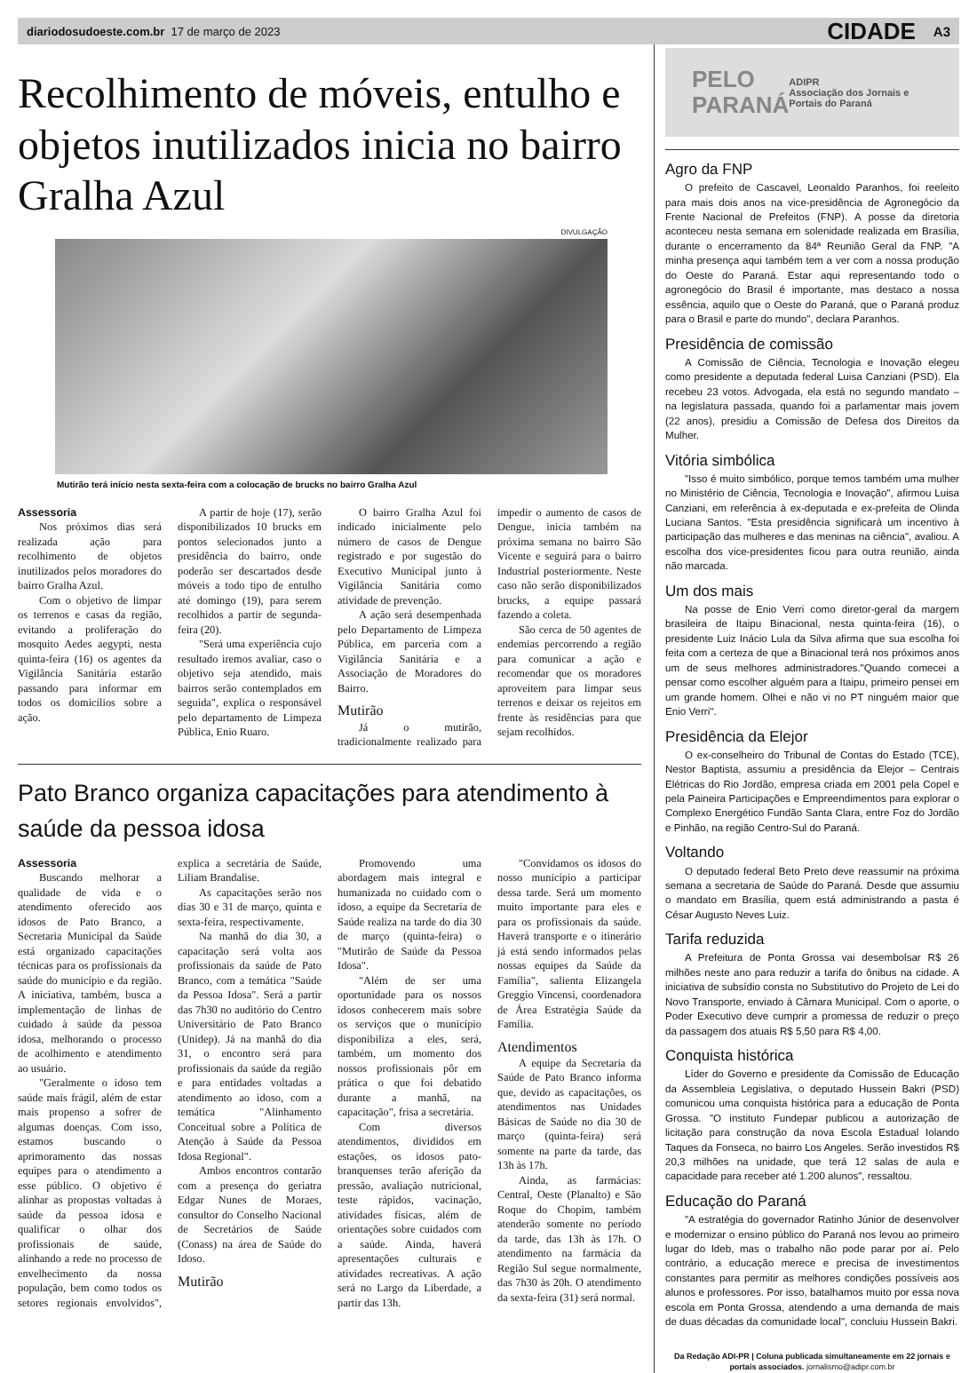diariodosudoeste.com.br 17 de março de 2023 CIDADE A3
Recolhimento de móveis, entulho e objetos inutilizados inicia no bairro Gralha Azul
DIVULGAÇÃO
Mutirão terá início nesta sexta-feira com a colocação de brucks no bairro Gralha Azul
Assessoria
Nos próximos dias será realizada ação para recolhimento de objetos inutilizados pelos moradores do bairro Gralha Azul.
Com o objetivo de limpar os terrenos e casas da região, evitando a proliferação do mosquito Aedes aegypti, nesta quinta-feira (16) os agentes da Vigilância Sanitária estarão passando para informar em todos os domicílios sobre a ação.
A partir de hoje (17), serão disponibilizados 10 brucks em pontos selecionados junto a presidência do bairro, onde poderão ser descartados desde móveis a todo tipo de entulho até domingo (19), para serem recolhidos a partir de segunda-feira (20).
"Será uma experiência cujo resultado iremos avaliar, caso o objetivo seja atendido, mais bairros serão contemplados em seguida", explica o responsável pelo departamento de Limpeza Pública, Enio Ruaro.
O bairro Gralha Azul foi indicado inicialmente pelo número de casos de Dengue registrado e por sugestão do Executivo Municipal junto à Vigilância Sanitária como atividade de prevenção.
A ação será desempenhada pelo Departamento de Limpeza Pública, em parceria com a Vigilância Sanitária e a Associação de Moradores do Bairro.
Mutirão
Já o mutirão, tradicionalmente realizado para impedir o aumento de casos de Dengue, inicia também na próxima semana no bairro São Vicente e seguirá para o bairro Industrial posteriormente. Neste caso não serão disponibilizados brucks, a equipe passará fazendo a coleta.
São cerca de 50 agentes de endemias percorrendo a região para comunicar a ação e recomendar que os moradores aproveitem para limpar seus terrenos e deixar os rejeitos em frente às residências para que sejam recolhidos.
Pato Branco organiza capacitações para atendimento à saúde da pessoa idosa
Assessoria
Buscando melhorar a qualidade de vida e o atendimento oferecido aos idosos de Pato Branco, a Secretaria Municipal da Saúde está organizado capacitações técnicas para os profissionais da saúde do município e da região. A iniciativa, também, busca a implementação de linhas de cuidado à saúde da pessoa idosa, melhorando o processo de acolhimento e atendimento ao usuário.
"Geralmente o idoso tem saúde mais frágil, além de estar mais propenso a sofrer de algumas doenças. Com isso, estamos buscando o aprimoramento das nossas equipes para o atendimento a esse público. O objetivo é alinhar as propostas voltadas à saúde da pessoa idosa e qualificar o olhar dos profissionais de saúde, alinhando a rede no processo de envelhecimento da nossa população, bem como todos os setores regionais envolvidos", explica a secretária de Saúde, Liliam Brandalise.
As capacitações serão nos dias 30 e 31 de março, quinta e sexta-feira, respectivamente.
Na manhã do dia 30, a capacitação será volta aos profissionais da saúde de Pato Branco, com a temática "Saúde da Pessoa Idosa". Será a partir das 7h30 no auditório do Centro Universitário de Pato Branco (Unidep). Já na manhã do dia 31, o encontro será para profissionais da saúde da região e para entidades voltadas a atendimento ao idoso, com a temática "Alinhamento Conceitual sobre a Política de Atenção à Saúde da Pessoa Idosa Regional".
Ambos encontros contarão com a presença do geriatra Edgar Nunes de Moraes, consultor do Conselho Nacional de Secretários de Saúde (Conass) na área de Saúde do Idoso.
Mutirão
Promovendo uma abordagem mais integral e humanizada no cuidado com o idoso, a equipe da Secretaria de Saúde realiza na tarde do dia 30 de março (quinta-feira) o "Mutirão de Saúde da Pessoa Idosa".
"Além de ser uma oportunidade para os nossos idosos conhecerem mais sobre os serviços que o município disponibiliza a eles, será, também, um momento dos nossos profissionais pôr em prática o que foi debatido durante a manhã, na capacitação", frisa a secretária.
Com diversos atendimentos, divididos em estações, os idosos pato-branquenses terão aferição da pressão, avaliação nutricional, teste rápidos, vacinação, atividades físicas, além de orientações sobre cuidados com a saúde. Ainda, haverá apresentações culturais e atividades recreativas. A ação será no Largo da Liberdade, a partir das 13h.
"Convidamos os idosos do nosso município a participar dessa tarde. Será um momento muito importante para eles e para os profissionais da saúde. Haverá transporte e o itinerário já está sendo informados pelas nossas equipes da Saúde da Família", salienta Elizangela Greggio Vincensi, coordenadora de Área Estratégia Saúde da Família.
Atendimentos
A equipe da Secretaria da Saúde de Pato Branco informa que, devido as capacitações, os atendimentos nas Unidades Básicas de Saúde no dia 30 de março (quinta-feira) será somente na parte da tarde, das 13h às 17h.
Ainda, as farmácias: Central, Oeste (Planalto) e São Roque do Chopim, também atenderão somente no período da tarde, das 13h às 17h. O atendimento na farmácia da Região Sul segue normalmente, das 7h30 às 20h. O atendimento da sexta-feira (31) será normal.
PELO
PARANÁ ADIPR
Associação dos Jornais e Portais do Paraná
Agro da FNP
O prefeito de Cascavel, Leonaldo Paranhos, foi reeleito para mais dois anos na vice-presidência de Agronegócio da Frente Nacional de Prefeitos (FNP). A posse da diretoria aconteceu nesta semana em solenidade realizada em Brasília, durante o encerramento da 84ª Reunião Geral da FNP. "A minha presença aqui também tem a ver com a nossa produção do Oeste do Paraná. Estar aqui representando todo o agronegócio do Brasil é importante, mas destaco a nossa essência, aquilo que o Oeste do Paraná, que o Paraná produz para o Brasil e parte do mundo", declara Paranhos.
Presidência de comissão
A Comissão de Ciência, Tecnologia e Inovação elegeu como presidente a deputada federal Luisa Canziani (PSD). Ela recebeu 23 votos. Advogada, ela está no segundo mandato – na legislatura passada, quando foi a parlamentar mais jovem (22 anos), presidiu a Comissão de Defesa dos Direitos da Mulher.
Vitória simbólica
"Isso é muito simbólico, porque temos também uma mulher no Ministério de Ciência, Tecnologia e Inovação", afirmou Luisa Canziani, em referência à ex-deputada e ex-prefeita de Olinda Luciana Santos. "Esta presidência significará um incentivo à participação das mulheres e das meninas na ciência", avaliou. A escolha dos vice-presidentes ficou para outra reunião, ainda não marcada.
Um dos mais
Na posse de Enio Verri como diretor-geral da margem brasileira de Itaipu Binacional, nesta quinta-feira (16), o presidente Luiz Inácio Lula da Silva afirma que sua escolha foi feita com a certeza de que a Binacional terá nos próximos anos um de seus melhores administradores."Quando comecei a pensar como escolher alguém para a Itaipu, primeiro pensei em um grande homem. Olhei e não vi no PT ninguém maior que Enio Verri".
Presidência da Elejor
O ex-conselheiro do Tribunal de Contas do Estado (TCE), Nestor Baptista, assumiu a presidência da Elejor – Centrais Elétricas do Rio Jordão, empresa criada em 2001 pela Copel e pela Paineira Participações e Empreendimentos para explorar o Complexo Energético Fundão Santa Clara, entre Foz do Jordão e Pinhão, na região Centro-Sul do Paraná.
Voltando
O deputado federal Beto Preto deve reassumir na próxima semana a secretaria de Saúde do Paraná. Desde que assumiu o mandato em Brasília, quem está administrando a pasta é César Augusto Neves Luiz.
Tarifa reduzida
A Prefeitura de Ponta Grossa vai desembolsar R$ 26 milhões neste ano para reduzir a tarifa do ônibus na cidade. A iniciativa de subsídio consta no Substitutivo do Projeto de Lei do Novo Transporte, enviado à Câmara Municipal. Com o aporte, o Poder Executivo deve cumprir a promessa de reduzir o preço da passagem dos atuais R$ 5,50 para R$ 4,00.
Conquista histórica
Líder do Governo e presidente da Comissão de Educação da Assembleia Legislativa, o deputado Hussein Bakri (PSD) comunicou uma conquista histórica para a educação de Ponta Grossa. "O instituto Fundepar publicou a autorização de licitação para construção da nova Escola Estadual Iolando Taques da Fonseca, no bairro Los Angeles. Serão investidos R$ 20,3 milhões na unidade, que terá 12 salas de aula e capacidade para receber até 1.200 alunos", ressaltou.
Educação do Paraná
"A estratégia do governador Ratinho Júnior de desenvolver e modernizar o ensino público do Paraná nos levou ao primeiro lugar do Ideb, mas o trabalho não pode parar por aí. Pelo contrário, a educação merece e precisa de investimentos constantes para permitir as melhores condições possíveis aos alunos e professores. Por isso, batalhamos muito por essa nova escola em Ponta Grossa, atendendo a uma demanda de mais de duas décadas da comunidade local", concluiu Hussein Bakri.
Da Redação ADI-PR | Coluna publicada simultaneamente em 22 jornais e portais associados. jornalismo@adipr.com.br